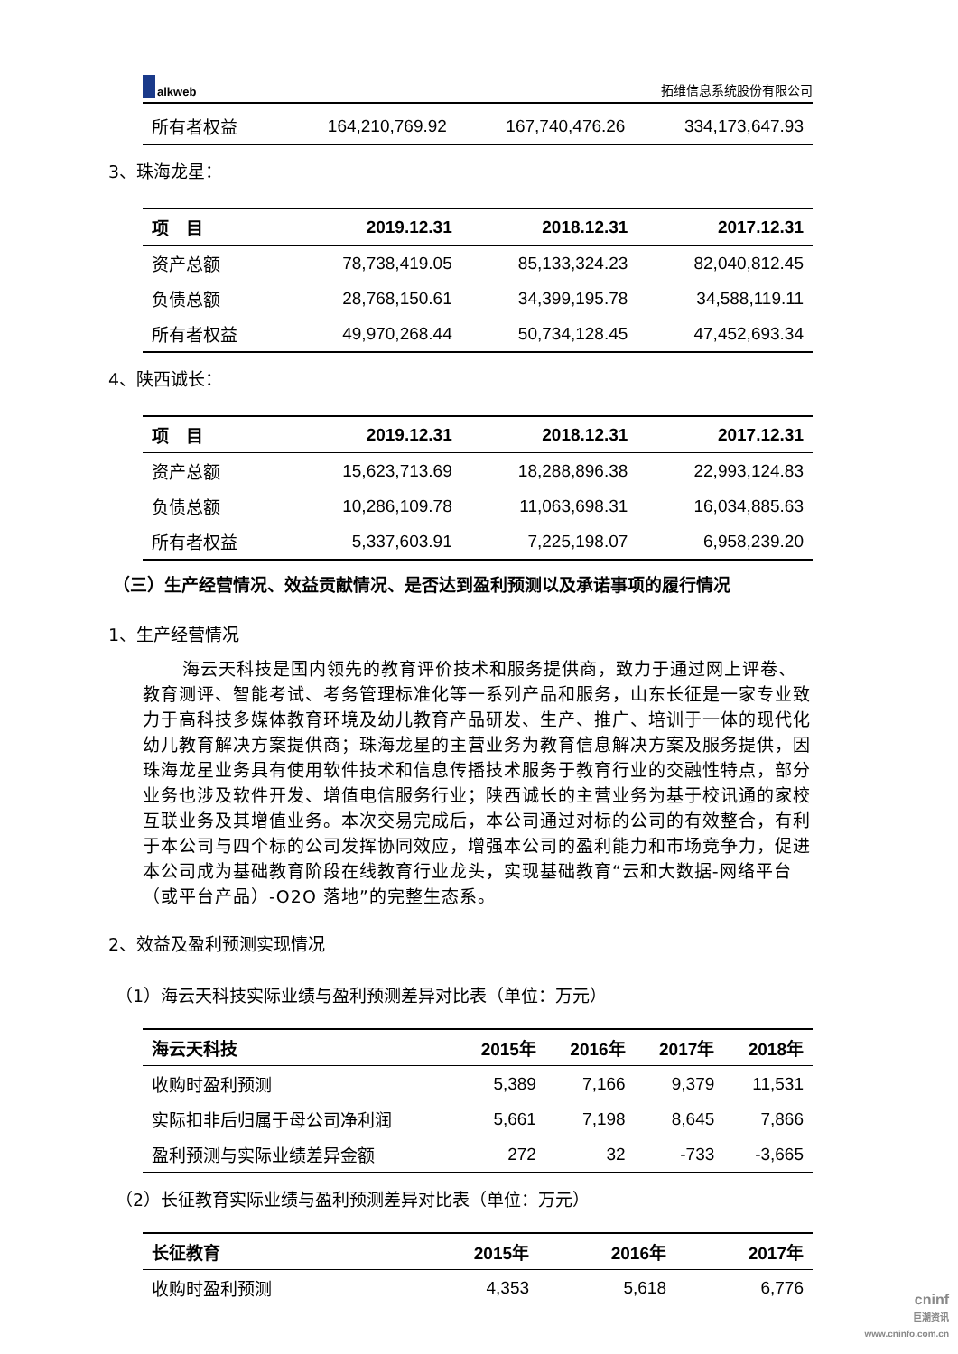alkweb
拓维信息系统股份有限公司
| 所有者权益 | 164,210,769.92 | 167,740,476.26 | 334,173,647.93 |
3、珠海龙星：
| 项 目 | 2019.12.31 | 2018.12.31 | 2017.12.31 |
| --- | --- | --- | --- |
| 资产总额 | 78,738,419.05 | 85,133,324.23 | 82,040,812.45 |
| 负债总额 | 28,768,150.61 | 34,399,195.78 | 34,588,119.11 |
| 所有者权益 | 49,970,268.44 | 50,734,128.45 | 47,452,693.34 |
4、陕西诚长：
| 项 目 | 2019.12.31 | 2018.12.31 | 2017.12.31 |
| --- | --- | --- | --- |
| 资产总额 | 15,623,713.69 | 18,288,896.38 | 22,993,124.83 |
| 负债总额 | 10,286,109.78 | 11,063,698.31 | 16,034,885.63 |
| 所有者权益 | 5,337,603.91 | 7,225,198.07 | 6,958,239.20 |
（三）生产经营情况、效益贡献情况、是否达到盈利预测以及承诺事项的履行情况
1、生产经营情况
海云天科技是国内领先的教育评价技术和服务提供商，致力于通过网上评卷、教育测评、智能考试、考务管理标准化等一系列产品和服务，山东长征是一家专业致力于高科技多媒体教育环境及幼儿教育产品研发、生产、推广、培训于一体的现代化幼儿教育解决方案提供商；珠海龙星的主营业务为教育信息解决方案及服务提供，因珠海龙星业务具有使用软件技术和信息传播技术服务于教育行业的交融性特点，部分业务也涉及软件开发、增值电信服务行业；陕西诚长的主营业务为基于校讯通的家校互联业务及其增值业务。本次交易完成后，本公司通过对标的公司的有效整合，有利于本公司与四个标的公司发挥协同效应，增强本公司的盈利能力和市场竞争力，促进本公司成为基础教育阶段在线教育行业龙头，实现基础教育“云和大数据-网络平台（或平台产品）-O2O 落地”的完整生态系。
2、效益及盈利预测实现情况
（1）海云天科技实际业绩与盈利预测差异对比表（单位：万元）
| 海云天科技 | 2015年 | 2016年 | 2017年 | 2018年 |
| --- | --- | --- | --- | --- |
| 收购时盈利预测 | 5,389 | 7,166 | 9,379 | 11,531 |
| 实际扣非后归属于母公司净利润 | 5,661 | 7,198 | 8,645 | 7,866 |
| 盈利预测与实际业绩差异金额 | 272 | 32 | -733 | -3,665 |
（2）长征教育实际业绩与盈利预测差异对比表（单位：万元）
| 长征教育 | 2015年 | 2016年 | 2017年 |
| --- | --- | --- | --- |
| 收购时盈利预测 | 4,353 | 5,618 | 6,776 |
cninf
巨潮资讯
www.cninfo.com.cn